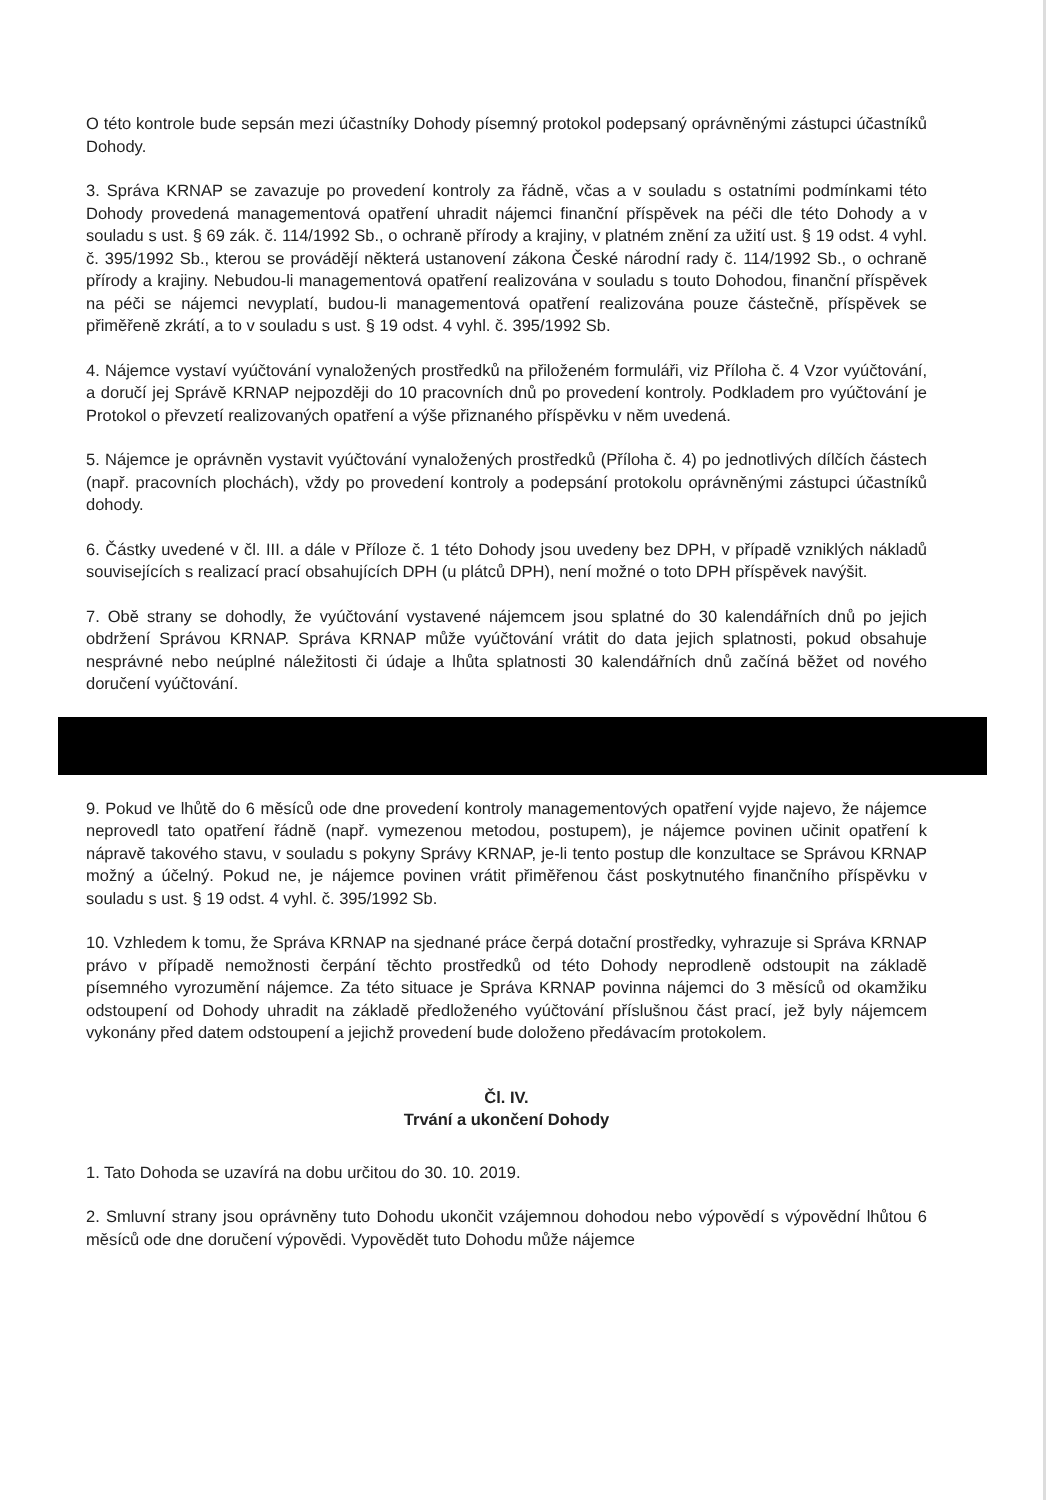O této kontrole bude sepsán mezi účastníky Dohody písemný protokol podepsaný oprávněnými zástupci účastníků Dohody.
3. Správa KRNAP se zavazuje po provedení kontroly za řádně, včas a v souladu s ostatními podmínkami této Dohody provedená managementová opatření uhradit nájemci finanční příspěvek na péči dle této Dohody a v souladu s ust. § 69 zák. č. 114/1992 Sb., o ochraně přírody a krajiny, v platném znění za užití ust. § 19 odst. 4 vyhl. č. 395/1992 Sb., kterou se provádějí některá ustanovení zákona České národní rady č. 114/1992 Sb., o ochraně přírody a krajiny. Nebudou-li managementová opatření realizována v souladu s touto Dohodou, finanční příspěvek na péči se nájemci nevyplatí, budou-li managementová opatření realizována pouze částečně, příspěvek se přiměřeně zkrátí, a to v souladu s ust. § 19 odst. 4 vyhl. č. 395/1992 Sb.
4. Nájemce vystaví vyúčtování vynaložených prostředků na přiloženém formuláři, viz Příloha č. 4 Vzor vyúčtování, a doručí jej Správě KRNAP nejpozději do 10 pracovních dnů po provedení kontroly. Podkladem pro vyúčtování je Protokol o převzetí realizovaných opatření a výše přiznaného příspěvku v něm uvedená.
5. Nájemce je oprávněn vystavit vyúčtování vynaložených prostředků (Příloha č. 4) po jednotlivých dílčích částech (např. pracovních plochách), vždy po provedení kontroly a podepsání protokolu oprávněnými zástupci účastníků dohody.
6. Částky uvedené v čl. III. a dále v Příloze č. 1 této Dohody jsou uvedeny bez DPH, v případě vzniklých nákladů souvisejících s realizací prací obsahujících DPH (u plátců DPH), není možné o toto DPH příspěvek navýšit.
7. Obě strany se dohodly, že vyúčtování vystavené nájemcem jsou splatné do 30 kalendářních dnů po jejich obdržení Správou KRNAP. Správa KRNAP může vyúčtování vrátit do data jejich splatnosti, pokud obsahuje nesprávné nebo neúplné náležitosti či údaje a lhůta splatnosti 30 kalendářních dnů začíná běžet od nového doručení vyúčtování.
9. Pokud ve lhůtě do 6 měsíců ode dne provedení kontroly managementových opatření vyjde najevo, že nájemce neprovedl tato opatření řádně (např. vymezenou metodou, postupem), je nájemce povinen učinit opatření k nápravě takového stavu, v souladu s pokyny Správy KRNAP, je-li tento postup dle konzultace se Správou KRNAP možný a účelný. Pokud ne, je nájemce povinen vrátit přiměřenou část poskytnutého finančního příspěvku v souladu s ust. § 19 odst. 4 vyhl. č. 395/1992 Sb.
10. Vzhledem k tomu, že Správa KRNAP na sjednané práce čerpá dotační prostředky, vyhrazuje si Správa KRNAP právo v případě nemožnosti čerpání těchto prostředků od této Dohody neprodleně odstoupit na základě písemného vyrozumění nájemce. Za této situace je Správa KRNAP povinna nájemci do 3 měsíců od okamžiku odstoupení od Dohody uhradit na základě předloženého vyúčtování příslušnou část prací, jež byly nájemcem vykonány před datem odstoupení a jejichž provedení bude doloženo předávacím protokolem.
Čl. IV.
Trvání a ukončení Dohody
1. Tato Dohoda se uzavírá na dobu určitou do 30. 10. 2019.
2. Smluvní strany jsou oprávněny tuto Dohodu ukončit vzájemnou dohodou nebo výpovědí s výpovědní lhůtou 6 měsíců ode dne doručení výpovědi. Vypovědět tuto Dohodu může nájemce